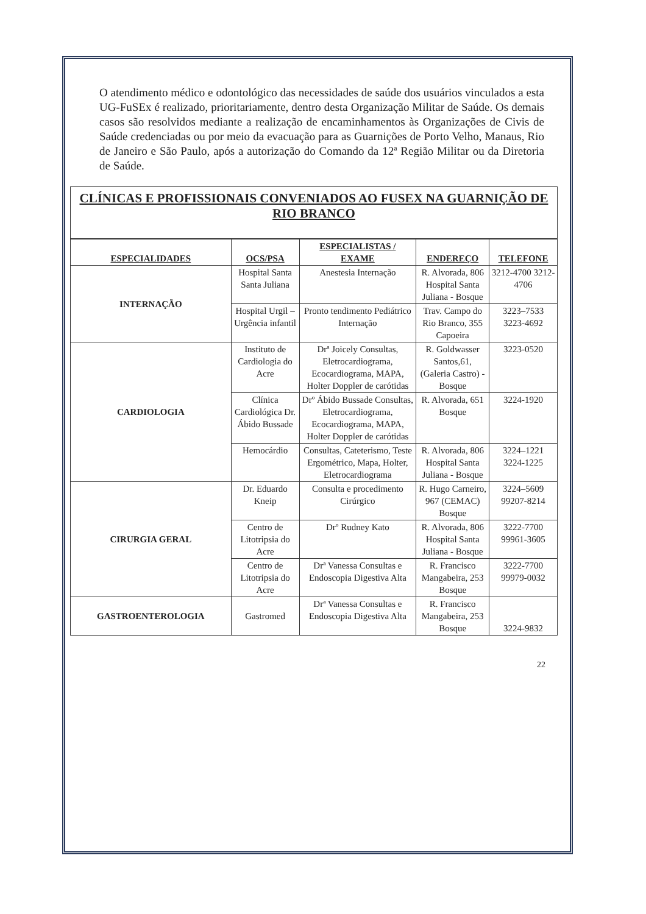O atendimento médico e odontológico das necessidades de saúde dos usuários vinculados a esta UG-FuSEx é realizado, prioritariamente, dentro desta Organização Militar de Saúde. Os demais casos são resolvidos mediante a realização de encaminhamentos às Organizações de Civis de Saúde credenciadas ou por meio da evacuação para as Guarnições de Porto Velho, Manaus, Rio de Janeiro e São Paulo, após a autorização do Comando da 12ª Região Militar ou da Diretoria de Saúde.
CLÍNICAS E PROFISSIONAIS CONVENIADOS AO FUSEX NA GUARNIÇÃO DE RIO BRANCO
| ESPECIALIDADES | OCS/PSA | ESPECIALISTAS / EXAME | ENDEREÇO | TELEFONE |
| --- | --- | --- | --- | --- |
| INTERNAÇÃO | Hospital Santa Santa Juliana | Anestesia Internação | R. Alvorada, 806 Hospital Santa Juliana - Bosque | 3212-4700 3212-4706 |
| | Hospital Urgil – Urgência infantil | Pronto tendimento Pediátrico Internação | Trav. Campo do Rio Branco, 355 Capoeira | 3223–7533 3223-4692 |
| CARDIOLOGIA | Instituto de Cardiologia do Acre | Drª Joicely Consultas, Eletrocardiograma, Ecocardiograma, MAPA, Holter Doppler de carótidas | R. Goldwasser Santos,61, (Galeria Castro) - Bosque | 3223-0520 |
| | Clínica Cardiológica Dr. Ábido Bussade | Drº Ábido Bussade Consultas, Eletrocardiograma, Ecocardiograma, MAPA, Holter Doppler de carótidas | R. Alvorada, 651 Bosque | 3224-1920 |
| | Hemocárdio | Consultas, Cateterismo, Teste Ergométrico, Mapa, Holter, Eletrocardiograma | R. Alvorada, 806 Hospital Santa Juliana - Bosque | 3224–1221 3224-1225 |
| CIRURGIA GERAL | Dr. Eduardo Kneip | Consulta e procedimento Cirúrgico | R. Hugo Carneiro, 967 (CEMAC) Bosque | 3224–5609 99207-8214 |
| | Centro de Litotripsia do Acre | Drº Rudney Kato | R. Alvorada, 806 Hospital Santa Juliana - Bosque | 3222-7700 99961-3605 |
| | Centro de Litotripsia do Acre | Drª Vanessa Consultas e Endoscopia Digestiva Alta | R. Francisco Mangabeira, 253 Bosque | 3222-7700 99979-0032 |
| GASTROENTEROLOGIA | Gastromed | Drª Vanessa Consultas e Endoscopia Digestiva Alta | R. Francisco Mangabeira, 253 Bosque | 3224-9832 |
22